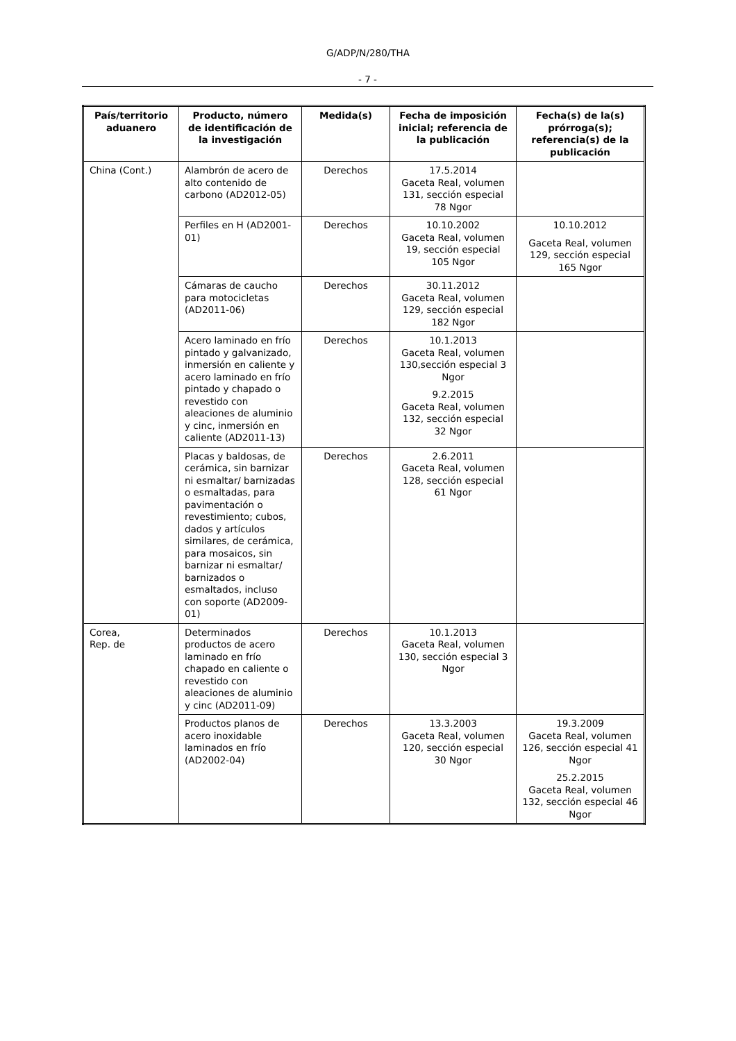G/ADP/N/280/THA
- 7 -
| País/territorio aduanero | Producto, número de identificación de la investigación | Medida(s) | Fecha de imposición inicial; referencia de la publicación | Fecha(s) de la(s) prórroga(s); referencia(s) de la publicación |
| --- | --- | --- | --- | --- |
| China (Cont.) | Alambrón de acero de alto contenido de carbono (AD2012-05) | Derechos | 17.5.2014 Gaceta Real, volumen 131, sección especial 78 Ngor | |
| | Perfiles en H (AD2001-01) | Derechos | 10.10.2002 Gaceta Real, volumen 19, sección especial 105 Ngor | 10.10.2012 Gaceta Real, volumen 129, sección especial 165 Ngor |
| | Cámaras de caucho para motocicletas (AD2011-06) | Derechos | 30.11.2012 Gaceta Real, volumen 129, sección especial 182 Ngor | |
| | Acero laminado en frío pintado y galvanizado, inmersión en caliente y acero laminado en frío pintado y chapado o revestido con aleaciones de aluminio y cinc, inmersión en caliente (AD2011-13) | Derechos | 10.1.2013 Gaceta Real, volumen 130,sección especial 3 Ngor 9.2.2015 Gaceta Real, volumen 132, sección especial 32 Ngor | |
| | Placas y baldosas, de cerámica, sin barnizar ni esmaltar/ barnizadas o esmaltadas, para pavimentación o revestimiento; cubos, dados y artículos similares, de cerámica, para mosaicos, sin barnizar ni esmaltar/ barnizados o esmaltados, incluso con soporte (AD2009-01) | Derechos | 2.6.2011 Gaceta Real, volumen 128, sección especial 61 Ngor | |
| Corea, Rep. de | Determinados productos de acero laminado en frío chapado en caliente o revestido con aleaciones de aluminio y cinc (AD2011-09) | Derechos | 10.1.2013 Gaceta Real, volumen 130, sección especial 3 Ngor | |
| | Productos planos de acero inoxidable laminados en frío (AD2002-04) | Derechos | 13.3.2003 Gaceta Real, volumen 120, sección especial 30 Ngor | 19.3.2009 Gaceta Real, volumen 126, sección especial 41 Ngor 25.2.2015 Gaceta Real, volumen 132, sección especial 46 Ngor |